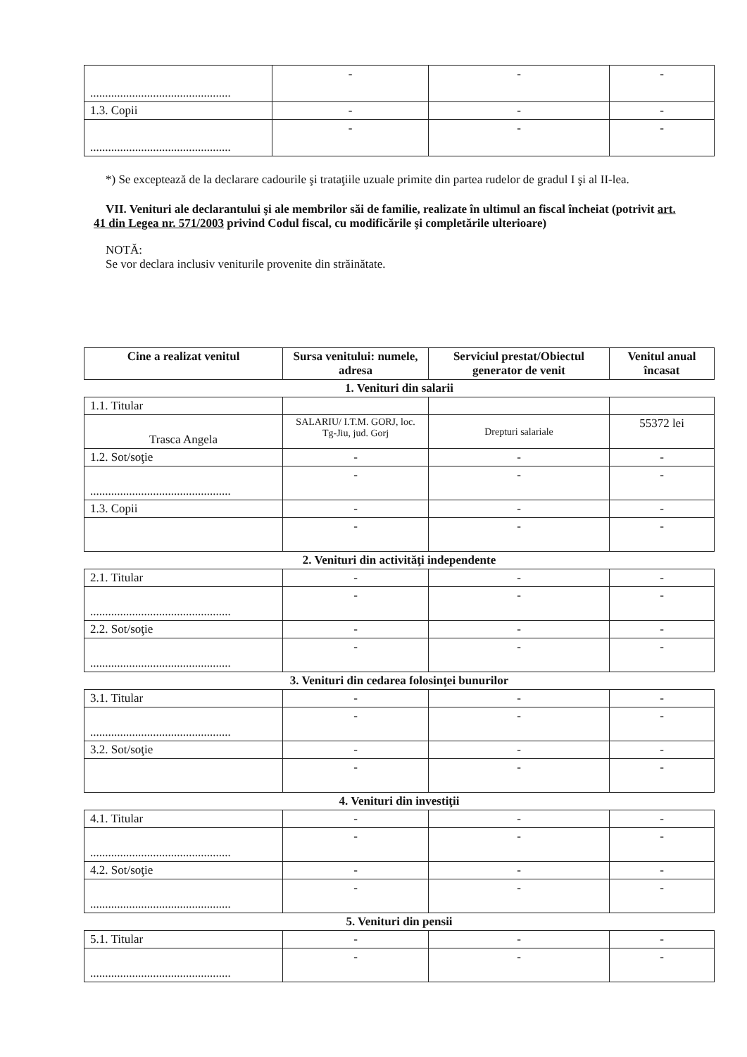| ............................................... | - | - | - |
| 1.3. Copii | - | - | - |
| ............................................... | - | - | - |
*) Se exceptează de la declarare cadourile şi trataţiile uzuale primite din partea rudelor de gradul I şi al II-lea.
VII. Venituri ale declarantului şi ale membrilor săi de familie, realizate în ultimul an fiscal încheiat (potrivit art. 41 din Legea nr. 571/2003 privind Codul fiscal, cu modificările şi completările ulterioare)
NOTĂ:
Se vor declara inclusiv veniturile provenite din străinătate.
| Cine a realizat venitul | Sursa venitului: numele, adresa | Serviciul prestat/Obiectul generator de venit | Venitul anual încasat |
| 1. Venituri din salarii | | | |
| 1.1. Titular | | | |
| Trasca Angela | SALARIU/ I.T.M. GORJ, loc. Tg-Jiu, jud. Gorj | Drepturi salariale | 55372 lei |
| 1.2. Sot/soţie | - | - | - |
| ............................................... | - | - | - |
| 1.3. Copii | - | - | - |
| | - | - | - |
| 2. Venituri din activităţi independente | | | |
| 2.1. Titular | - | - | - |
| ............................................... | - | - | - |
| 2.2. Sot/soţie | - | - | - |
| ............................................... | - | - | - |
| 3. Venituri din cedarea folosinţei bunurilor | | | |
| 3.1. Titular | - | - | - |
| ............................................... | - | - | - |
| 3.2. Sot/soţie | - | - | - |
| | - | - | - |
| 4. Venituri din investiţii | | | |
| 4.1. Titular | - | - | - |
| ............................................... | - | - | - |
| 4.2. Sot/soţie | - | - | - |
| ............................................... | - | - | - |
| 5. Venituri din pensii | | | |
| 5.1. Titular | - | - | - |
| ............................................... | - | - | - |